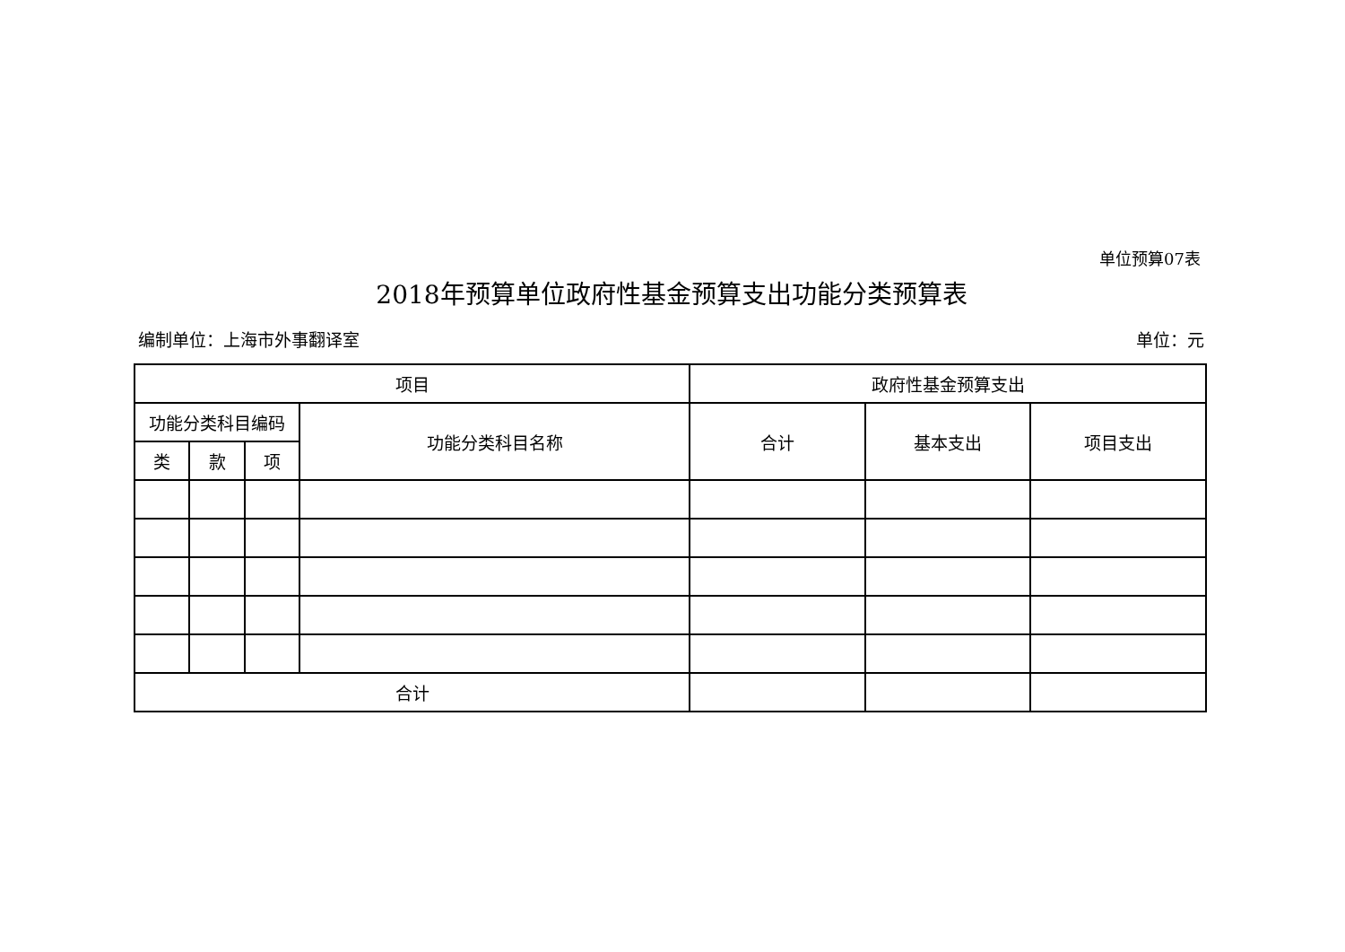单位预算07表
2018年预算单位政府性基金预算支出功能分类预算表
编制单位：上海市外事翻译室 单位：元
| 项目 | | | | 政府性基金预算支出 | | |
| --- | --- | --- | --- | --- | --- | --- |
| 功能分类科目编码 | | | 功能分类科目名称 | 合计 | 基本支出 | 项目支出 |
| 类 | 款 | 项 | | | | |
| 合计 | | | | | | |